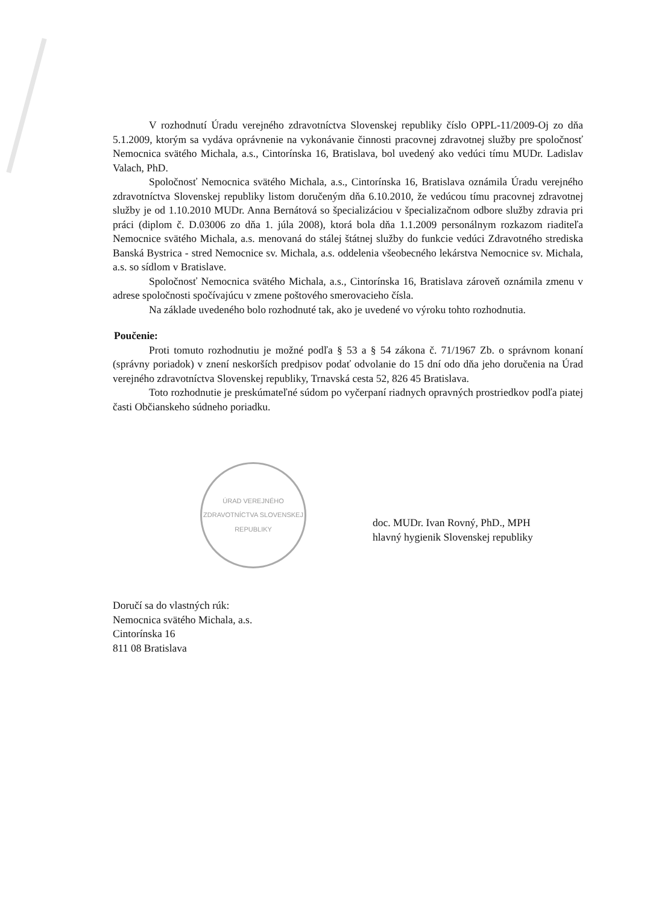V rozhodnutí Úradu verejného zdravotníctva Slovenskej republiky číslo OPPL-11/2009-Oj zo dňa 5.1.2009, ktorým sa vydáva oprávnenie na vykonávanie činnosti pracovnej zdravotnej služby pre spoločnosť Nemocnica svätého Michala, a.s., Cintorínska 16, Bratislava, bol uvedený ako vedúci tímu MUDr. Ladislav Valach, PhD.
Spoločnosť Nemocnica svätého Michala, a.s., Cintorínska 16, Bratislava oznámila Úradu verejného zdravotníctva Slovenskej republiky listom doručeným dňa 6.10.2010, že vedúcou tímu pracovnej zdravotnej služby je od 1.10.2010 MUDr. Anna Bernátová so špecializáciou v špecializačnom odbore služby zdravia pri práci (diplom č. D.03006 zo dňa 1. júla 2008), ktorá bola dňa 1.1.2009 personálnym rozkazom riaditeľa Nemocnice svätého Michala, a.s. menovaná do stálej štátnej služby do funkcie vedúci Zdravotného strediska Banská Bystrica - stred Nemocnice sv. Michala, a.s. oddelenia všeobecného lekárstva Nemocnice sv. Michala, a.s. so sídlom v Bratislave.
Spoločnosť Nemocnica svätého Michala, a.s., Cintorínska 16, Bratislava zároveň oznámila zmenu v adrese spoločnosti spočívajúcu v zmene poštového smerovacieho čísla.
Na základe uvedeného bolo rozhodnuté tak, ako je uvedené vo výroku tohto rozhodnutia.
Poučenie:
Proti tomuto rozhodnutiu je možné podľa § 53 a § 54 zákona č. 71/1967 Zb. o správnom konaní (správny poriadok) v znení neskorších predpisov podať odvolanie do 15 dní odo dňa jeho doručenia na Úrad verejného zdravotníctva Slovenskej republiky, Trnavská cesta 52, 826 45 Bratislava.
Toto rozhodnutie je preskúmateľné súdom po vyčerpaní riadnych opravných prostriedkov podľa piatej časti Občianskeho súdneho poriadku.
ÚRAD VEREJNÉHO ZDRAVOTNÍCTVA SLOVENSKEJ REPUBLIKY
doc. MUDr. Ivan Rovný, PhD., MPH
hlavný hygienik Slovenskej republiky
Doručí sa do vlastných rúk:
Nemocnica svätého Michala, a.s.
Cintorínska 16
811 08 Bratislava